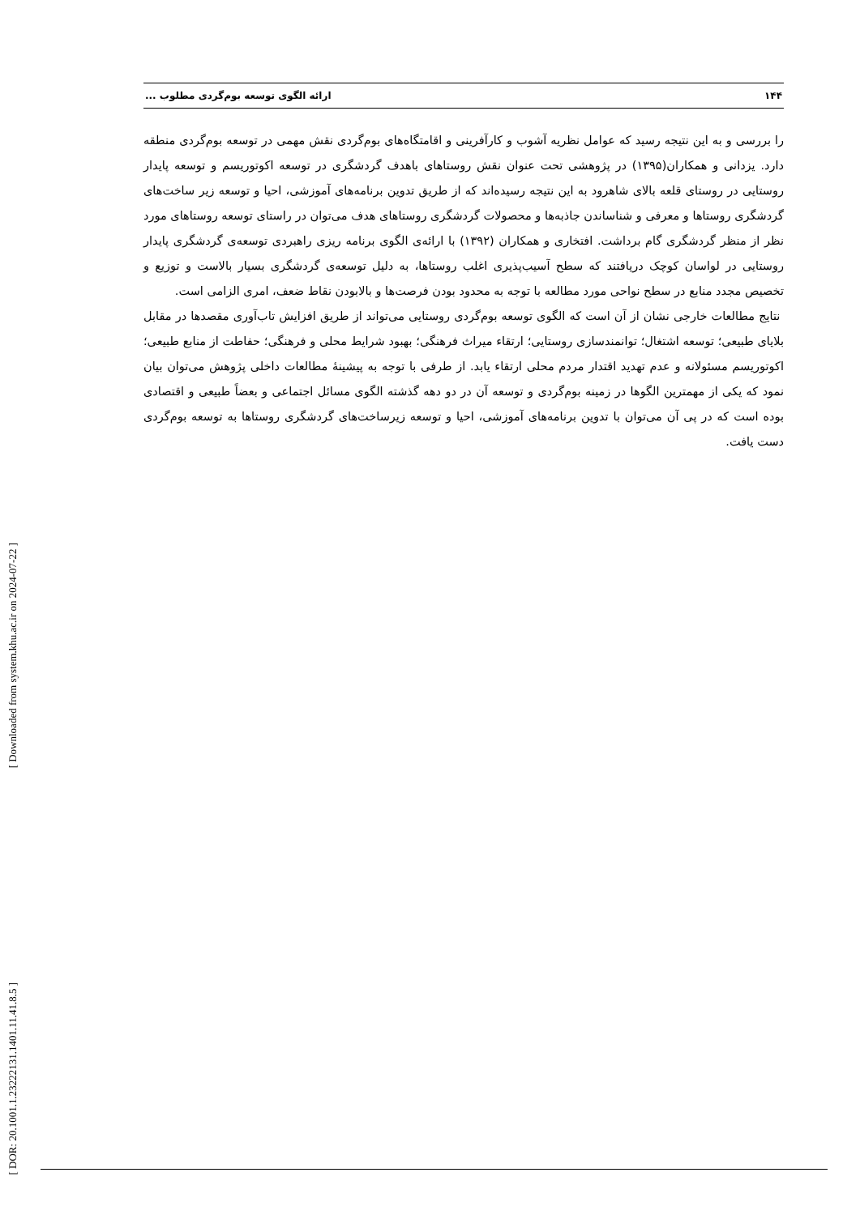[ Downloaded from system.khu.ac.ir on 2024-07-22 ]
[ DOR: 20.1001.1.23222131.1401.11.41.8.5 ]
۱۴۴ ارائه الگوی توسعه بوم‌گردی مطلوب ...
را بررسی و به این نتیجه رسید که عوامل نظریه آشوب و کارآفرینی و اقامتگاه‌های بوم‌گردی نقش مهمی در توسعه بوم‌گردی منطقه دارد. یزدانی و همکاران(۱۳۹۵) در پژوهشی تحت عنوان نقش روستاهای باهدف گردشگری در توسعه اکوتوریسم و توسعه پایدار روستایی در روستای قلعه بالای شاهرود به این نتیجه رسیده‌اند که از طریق تدوین برنامه‌های آموزشی، احیا و توسعه زیر ساخت‌های گردشگری روستاها و معرفی و شناساندن جاذبه‌ها و محصولات گردشگری روستاهای هدف می‌توان در راستای توسعه روستاهای مورد نظر از منظر گردشگری گام برداشت. افتخاری و همکاران (۱۳۹۲) با ارائه‌ی الگوی برنامه ریزی راهبردی توسعه‌ی گردشگری پایدار روستایی در لواسان کوچک دریافتند که سطح آسیب‌پذیری اغلب روستاها، به دلیل توسعه‌ی گردشگری بسیار بالاست و توزیع و تخصیص مجدد منابع در سطح نواحی مورد مطالعه با توجه به محدود بودن فرصت‌ها و بالابودن نقاط ضعف، امری الزامی است.
نتایج مطالعات خارجی نشان از آن است که الگوی توسعه بوم‌گردی روستایی می‌تواند از طریق افزایش تاب‌آوری مقصدها در مقابل بلایای طبیعی؛ توسعه اشتغال؛ توانمندسازی روستایی؛ ارتقاء میراث فرهنگی؛ بهبود شرایط محلی و فرهنگی؛ حفاطت از منابع طبیعی؛ اکوتوریسم مسئولانه و عدم تهدید اقتدار مردم محلی ارتقاء یابد. از طرفی با توجه به پیشینۀ مطالعات داخلی پژوهش می‌توان بیان نمود که یکی از مهمترین الگوها در زمینه بوم‌گردی و توسعه آن در دو دهه گذشته الگوی مسائل اجتماعی و بعضاً طبیعی و اقتصادی بوده است که در پی آن می‌توان با تدوین برنامه‌های آموزشی، احیا و توسعه زیرساخت‌های گردشگری روستاها به توسعه بوم‌گردی دست یافت.